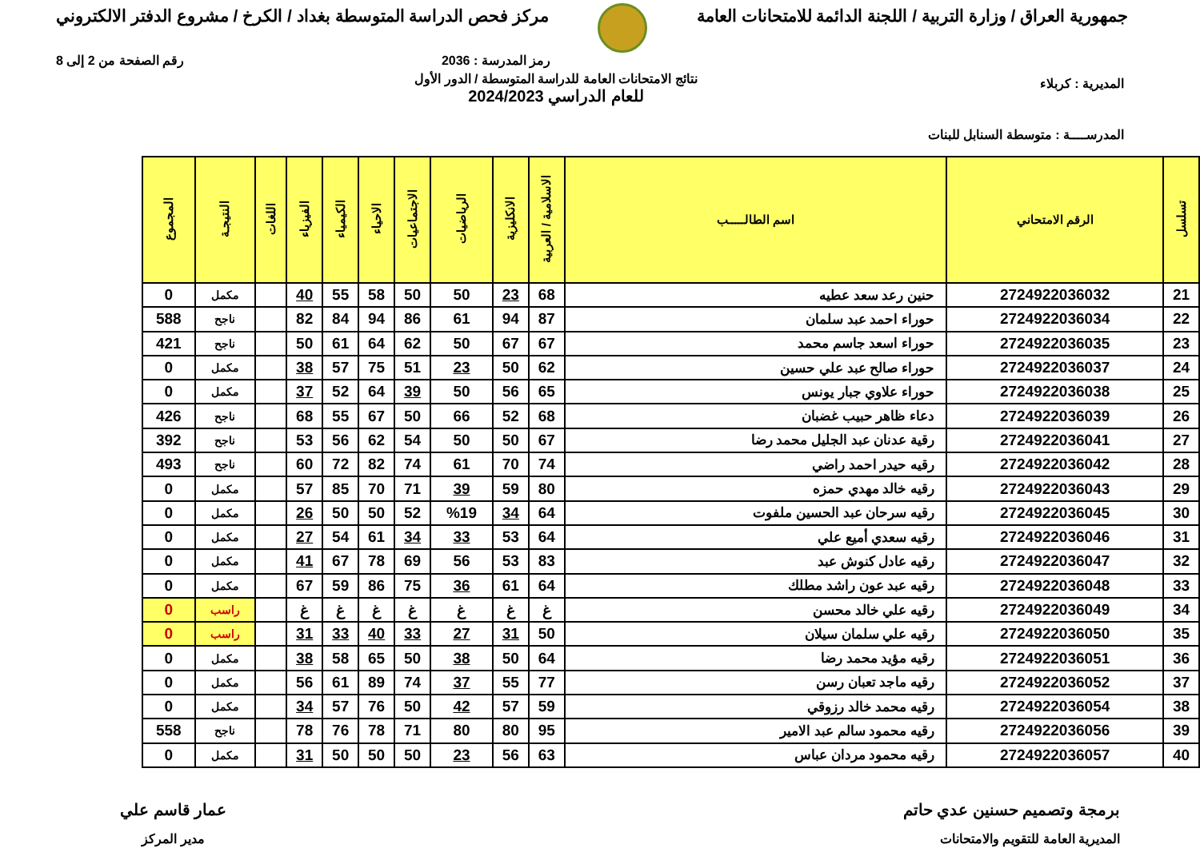جمهورية العراق / وزارة التربية / اللجنة الدائمة للامتحانات العامة
مركز فحص الدراسة المتوسطة بغداد / الكرخ / مشروع الدفتر الالكتروني
رمز المدرسة : 2036 رقم الصفحة من 2 إلى 8
المديرية : كربلاء
المدرســــة : متوسطة السنابل للبنات
نتائج الامتحانات العامة للدراسة المتوسطة / الدور الأول
للعام الدراسي 2024/2023
| تسلسل | الرقم الامتحاني | اسم الطالـــــب | الاسلامية / العربية | الانكليزية | الرياضيات | الاجتماعيات | الاحياء | الكيمياء | الفيزياء | اللغات | النتيجـة | المجموع |
| --- | --- | --- | --- | --- | --- | --- | --- | --- | --- | --- | --- | --- |
| 21 | 2724922036032 | حنين رعد سعد عطيه | 68 | 23 | 50 | 50 | 58 | 55 | 40 | | مكمل | 0 |
| 22 | 2724922036034 | حوراء احمد عبد سلمان | 87 | 94 | 61 | 86 | 94 | 84 | 82 | | ناجح | 588 |
| 23 | 2724922036035 | حوراء اسعد جاسم محمد | 67 | 67 | 50 | 62 | 64 | 61 | 50 | | ناجح | 421 |
| 24 | 2724922036037 | حوراء صالح عبد علي حسين | 62 | 50 | 23 | 51 | 75 | 57 | 38 | | مكمل | 0 |
| 25 | 2724922036038 | حوراء علاوي جبار يونس | 65 | 56 | 50 | 39 | 64 | 52 | 37 | | مكمل | 0 |
| 26 | 2724922036039 | دعاء ظاهر حبيب غضبان | 68 | 52 | 66 | 50 | 67 | 55 | 68 | | ناجح | 426 |
| 27 | 2724922036041 | رقية عدنان عبد الجليل محمد رضا | 67 | 50 | 50 | 54 | 62 | 56 | 53 | | ناجح | 392 |
| 28 | 2724922036042 | رقيه حيدر احمد راضي | 74 | 70 | 61 | 74 | 82 | 72 | 60 | | ناجح | 493 |
| 29 | 2724922036043 | رقيه خالد مهدي حمزه | 80 | 59 | 39 | 71 | 70 | 85 | 57 | | مكمل | 0 |
| 30 | 2724922036045 | رقيه سرحان عبد الحسين ملفوت | 64 | 34 | %19 | 52 | 50 | 50 | 26 | | مكمل | 0 |
| 31 | 2724922036046 | رقيه سعدي أميع علي | 64 | 53 | 33 | 34 | 61 | 54 | 27 | | مكمل | 0 |
| 32 | 2724922036047 | رقيه عادل كنوش عبد | 83 | 53 | 56 | 69 | 78 | 67 | 41 | | مكمل | 0 |
| 33 | 2724922036048 | رقيه عبد عون راشد مطلك | 64 | 61 | 36 | 75 | 86 | 59 | 67 | | مكمل | 0 |
| 34 | 2724922036049 | رقيه علي خالد محسن | غ | غ | غ | غ | غ | غ | غ | | راسب | 0 |
| 35 | 2724922036050 | رقيه علي سلمان سيلان | 50 | 31 | 27 | 33 | 40 | 33 | 31 | | راسب | 0 |
| 36 | 2724922036051 | رقيه مؤيد محمد رضا | 64 | 50 | 38 | 50 | 65 | 58 | 38 | | مكمل | 0 |
| 37 | 2724922036052 | رقيه ماجد تعبان رسن | 77 | 55 | 37 | 74 | 89 | 61 | 56 | | مكمل | 0 |
| 38 | 2724922036054 | رقيه محمد خالد رزوقي | 59 | 57 | 42 | 50 | 76 | 57 | 34 | | مكمل | 0 |
| 39 | 2724922036056 | رقيه محمود سالم عبد الامير | 95 | 80 | 80 | 71 | 78 | 76 | 78 | | ناجح | 558 |
| 40 | 2724922036057 | رقيه محمود مردان عباس | 63 | 56 | 23 | 50 | 50 | 50 | 31 | | مكمل | 0 |
برمجة وتصميم حسنين عدي حاتم
المديرية العامة للتقويم والامتحانات
عمار قاسم علي
مدير المركز